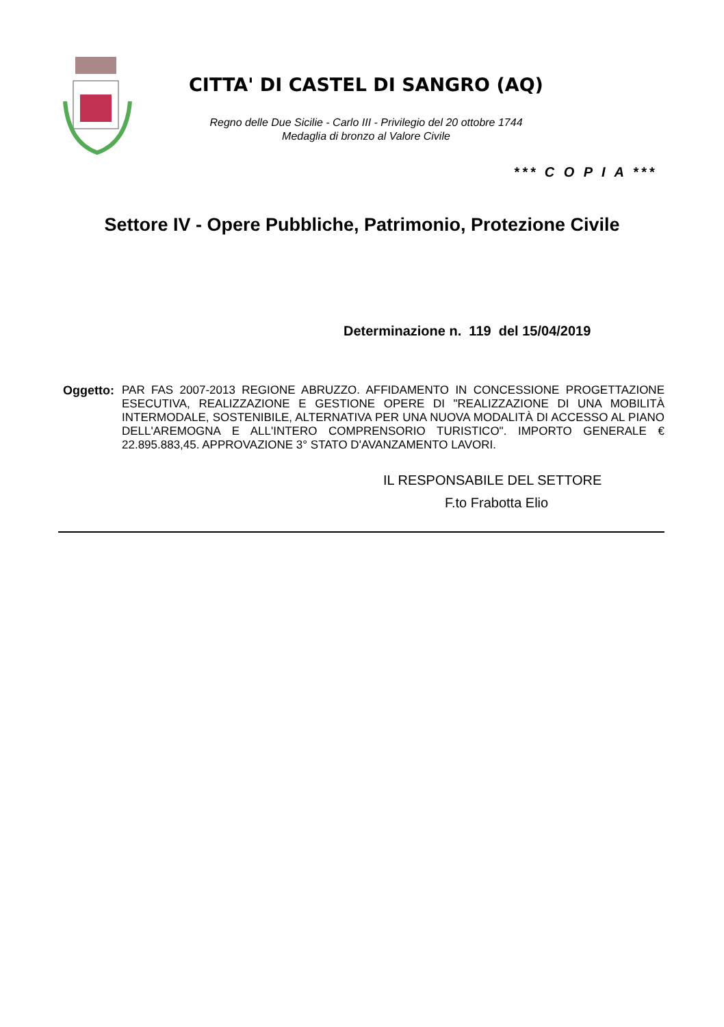CITTA' DI CASTEL DI SANGRO (AQ)
Regno delle Due Sicilie - Carlo III - Privilegio del 20 ottobre 1744
Medaglia di bronzo al Valore Civile
*** C O P I A ***
Settore IV - Opere Pubbliche, Patrimonio, Protezione Civile
Determinazione n. 119 del 15/04/2019
Oggetto:
PAR FAS 2007-2013 REGIONE ABRUZZO. AFFIDAMENTO IN CONCESSIONE PROGETTAZIONE ESECUTIVA, REALIZZAZIONE E GESTIONE OPERE DI "REALIZZAZIONE DI UNA MOBILITÀ INTERMODALE, SOSTENIBILE, ALTERNATIVA PER UNA NUOVA MODALITÀ DI ACCESSO AL PIANO DELL'AREMOGNA E ALL'INTERO COMPRENSORIO TURISTICO". IMPORTO GENERALE € 22.895.883,45. APPROVAZIONE 3° STATO D'AVANZAMENTO LAVORI.
IL RESPONSABILE DEL SETTORE
F.to Frabotta Elio